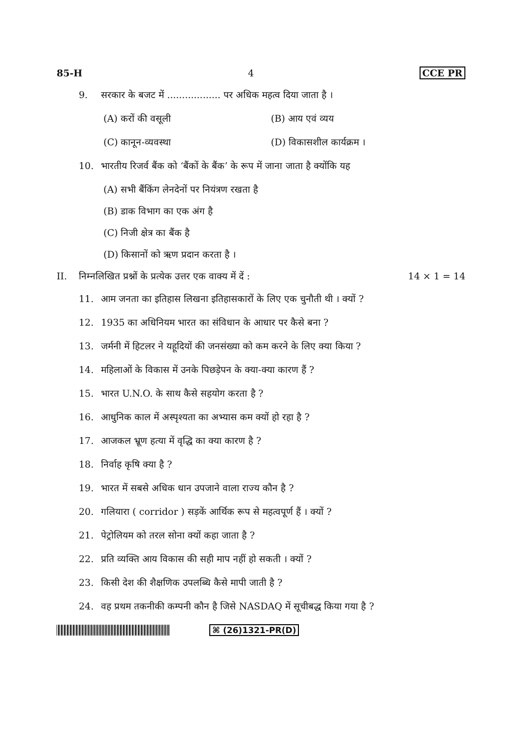85-H 4 CCE PR
9. सरकार के बजट में .................. पर अधिक महत्व दिया जाता है ।
(A) करों की वसूली (B) आय एवं व्यय
(C) कानून-व्यवस्था (D) विकासशील कार्यक्रम ।
10. भारतीय रिजर्व बैंक को ‘बैंकों के बैंक’ के रूप में जाना जाता है क्योंकि यह
(A) सभी बैंकिंग लेनदेनों पर नियंत्रण रखता है
(B) डाक विभाग का एक अंग है
(C) निजी क्षेत्र का बैंक है
(D) किसानों को ऋण प्रदान करता है ।
II. निम्नलिखित प्रश्नों के प्रत्येक उत्तर एक वाक्य में दें : 14 × 1 = 14
11. आम जनता का इतिहास लिखना इतिहासकारों के लिए एक चुनौती थी । क्यों ?
12. 1935 का अधिनियम भारत का संविधान के आधार पर कैसे बना ?
13. जर्मनी में हिटलर ने यहूदियों की जनसंख्या को कम करने के लिए क्या किया ?
14. महिलाओं के विकास में उनके पिछड़ेपन के क्या-क्या कारण हैं ?
15. भारत U.N.O. के साथ कैसे सहयोग करता है ?
16. आधुनिक काल में अस्पृश्यता का अभ्यास कम क्यों हो रहा है ?
17. आजकल भ्रूण हत्या में वृद्धि का क्या कारण है ?
18. निर्वाह कृषि क्या है ?
19. भारत में सबसे अधिक धान उपजाने वाला राज्य कौन है ?
20. गलियारा ( corridor ) सड़कें आर्थिक रूप से महत्वपूर्ण हैं । क्यों ?
21. पेट्रोलियम को तरल सोना क्यों कहा जाता है ?
22. प्रति व्यक्ति आय विकास की सही माप नहीं हो सकती । क्यों ?
23. किसी देश की शैक्षणिक उपलब्धि कैसे मापी जाती है ?
24. वह प्रथम तकनीकी कम्पनी कौन है जिसे NASDAQ में सूचीबद्ध किया गया है ?
⌘ (26)1321-PR(D)